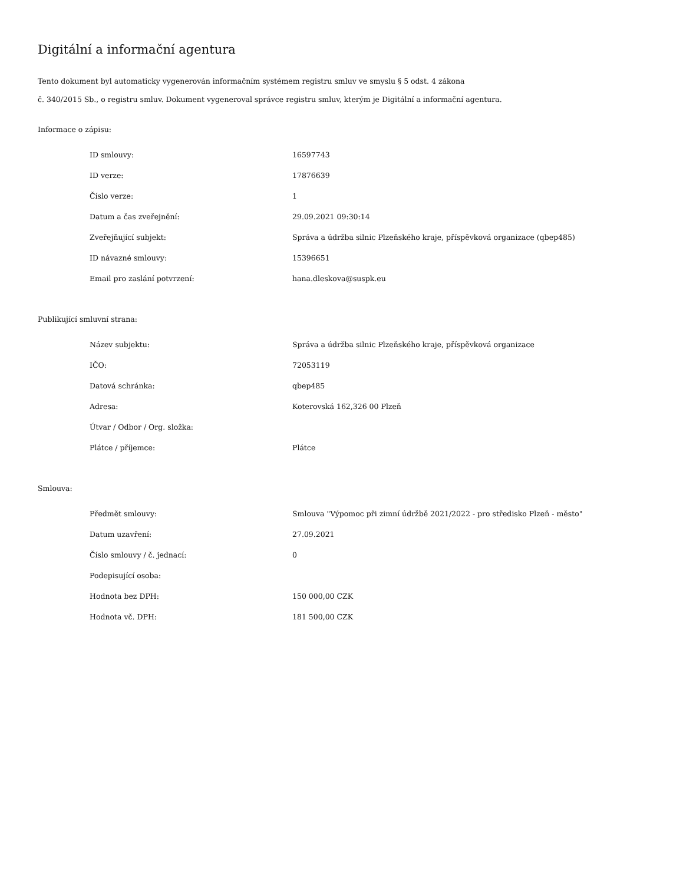Digitální a informační agentura
Tento dokument byl automaticky vygenerován informačním systémem registru smluv ve smyslu § 5 odst. 4 zákona
č. 340/2015 Sb., o registru smluv. Dokument vygeneroval správce registru smluv, kterým je Digitální a informační agentura.
Informace o zápisu:
| ID smlouvy: | 16597743 |
| ID verze: | 17876639 |
| Číslo verze: | 1 |
| Datum a čas zveřejnění: | 29.09.2021 09:30:14 |
| Zveřejňující subjekt: | Správa a údržba silnic Plzeňského kraje, příspěvková organizace (qbep485) |
| ID návazné smlouvy: | 15396651 |
| Email pro zaslání potvrzení: | hana.dleskova@suspk.eu |
Publikující smluvní strana:
| Název subjektu: | Správa a údržba silnic Plzeňského kraje, příspěvková organizace |
| IČO: | 72053119 |
| Datová schránka: | qbep485 |
| Adresa: | Koterovská 162,326 00 Plzeň |
| Útvar / Odbor / Org. složka: | |
| Plátce / příjemce: | Plátce |
Smlouva:
| Předmět smlouvy: | Smlouva "Výpomoc při zimní údržbě 2021/2022 - pro středisko Plzeň - město" |
| Datum uzavření: | 27.09.2021 |
| Číslo smlouvy / č. jednací: | 0 |
| Podepisující osoba: | |
| Hodnota bez DPH: | 150 000,00 CZK |
| Hodnota vč. DPH: | 181 500,00 CZK |